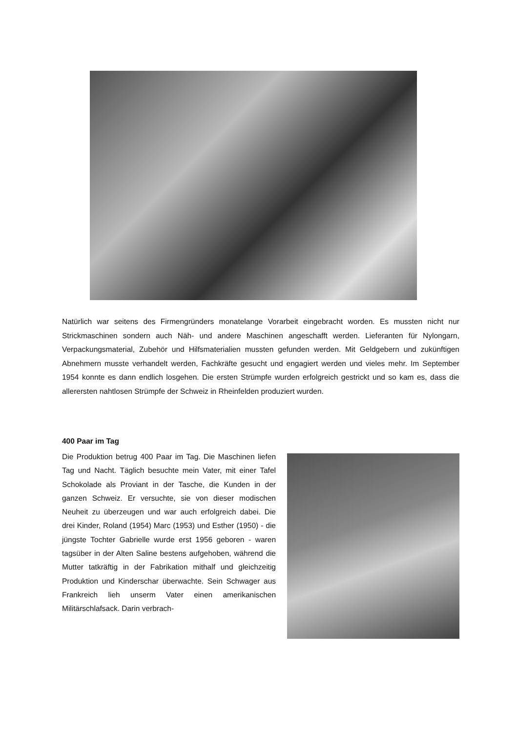Natürlich war seitens des Firmengründers monatelange Vorarbeit eingebracht worden. Es mussten nicht nur Strickmaschinen sondern auch Näh- und andere Maschinen angeschafft werden. Lieferanten für Nylongarn, Verpackungsmaterial, Zubehör und Hilfsmaterialien mussten gefunden werden. Mit Geldgebern und zukünftigen Abnehmern musste verhandelt werden, Fachkräfte gesucht und enga­giert werden und vieles mehr. Im September 1954 konnte es dann endlich losgehen. Die ersten Strümpfe wurden erfolgreich gestrickt und so kam es, dass die allerersten nahtlosen Strümpfe der Schweiz in Rheinfelden produziert wurden.
400 Paar im Tag
Die Produktion betrug 400 Paar im Tag. Die Maschi­nen liefen Tag und Nacht. Täglich besuchte mein Va­ter, mit einer Tafel Schokolade als Proviant in der Ta­sche, die Kunden in der ganzen Schweiz. Er versuch­te, sie von dieser modischen Neuheit zu überzeugen und war auch erfolgreich dabei. Die drei Kinder, Ro­land (1954) Marc (1953) und Esther (1950) - die jüngs­te Tochter Gabrielle wurde erst 1956 geboren - waren tagsüber in der Alten Saline bestens aufgehoben, wäh­rend die Mutter tatkräftig in der Fabrikation mithalf und gleichzeitig Produktion und Kinderschar überwachte. Sein Schwager aus Frankreich lieh unserm Vater ei­nen amerikanischen Militärschlafsack. Darin verbrach-